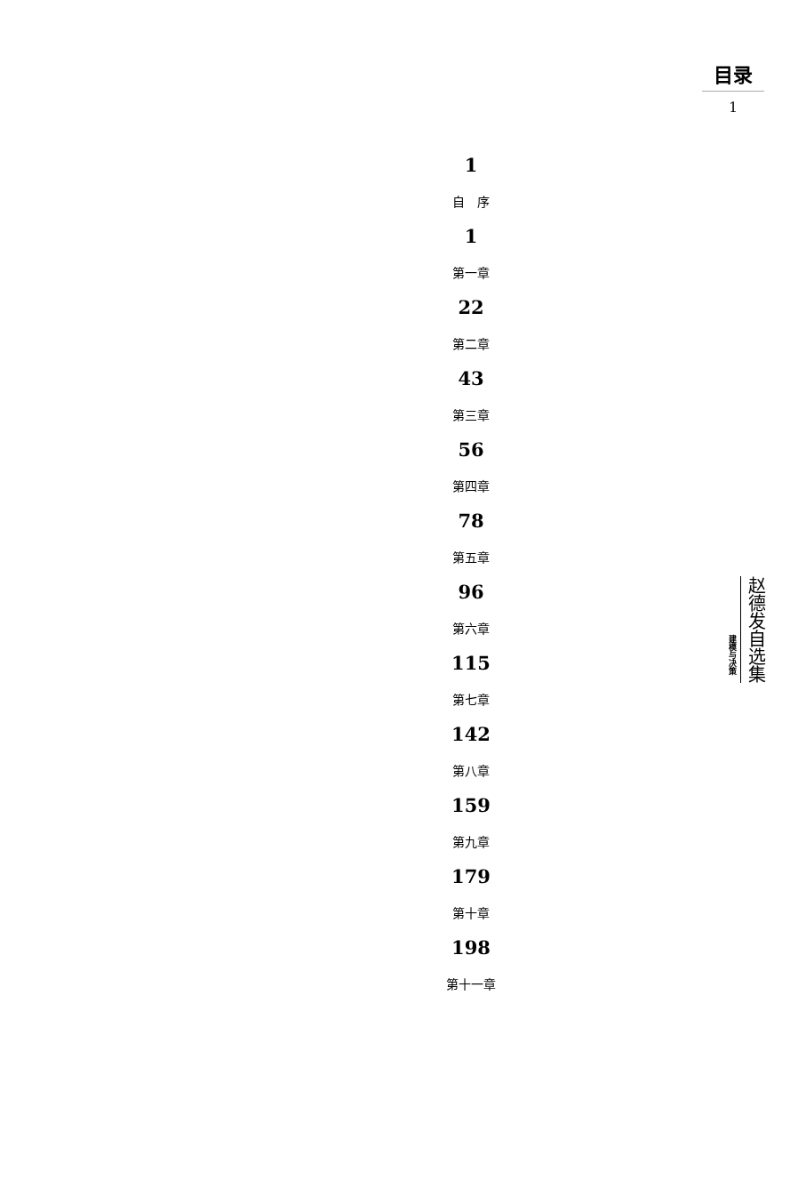目录
1
1
自　序
1
第一章
22
第二章
43
第三章
56
第四章
78
第五章
96
第六章
115
第七章
142
第八章
159
第九章
179
第十章
198
第十一章
建模与决策
赵德发自选集